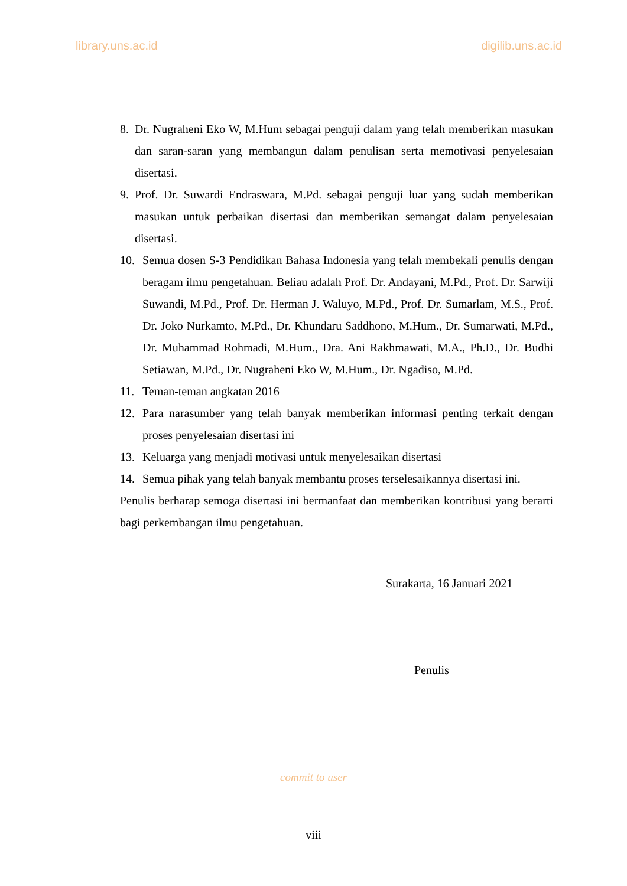library.uns.ac.id digilib.uns.ac.id
8. Dr. Nugraheni Eko W, M.Hum sebagai penguji dalam yang telah memberikan masukan dan saran-saran yang membangun dalam penulisan serta memotivasi penyelesaian disertasi.
9. Prof. Dr. Suwardi Endraswara, M.Pd. sebagai penguji luar yang sudah memberikan masukan untuk perbaikan disertasi dan memberikan semangat dalam penyelesaian disertasi.
10. Semua dosen S-3 Pendidikan Bahasa Indonesia yang telah membekali penulis dengan beragam ilmu pengetahuan. Beliau adalah Prof. Dr. Andayani, M.Pd., Prof. Dr. Sarwiji Suwandi, M.Pd., Prof. Dr. Herman J. Waluyo, M.Pd., Prof. Dr. Sumarlam, M.S., Prof. Dr. Joko Nurkamto, M.Pd., Dr. Khundaru Saddhono, M.Hum., Dr. Sumarwati, M.Pd., Dr. Muhammad Rohmadi, M.Hum., Dra. Ani Rakhmawati, M.A., Ph.D., Dr. Budhi Setiawan, M.Pd., Dr. Nugraheni Eko W, M.Hum., Dr. Ngadiso, M.Pd.
11. Teman-teman angkatan 2016
12. Para narasumber yang telah banyak memberikan informasi penting terkait dengan proses penyelesaian disertasi ini
13. Keluarga yang menjadi motivasi untuk menyelesaikan disertasi
14. Semua pihak yang telah banyak membantu proses terselesaikannya disertasi ini.
Penulis berharap semoga disertasi ini bermanfaat dan memberikan kontribusi yang berarti bagi perkembangan ilmu pengetahuan.
Surakarta, 16 Januari 2021
Penulis
commit to user
viii